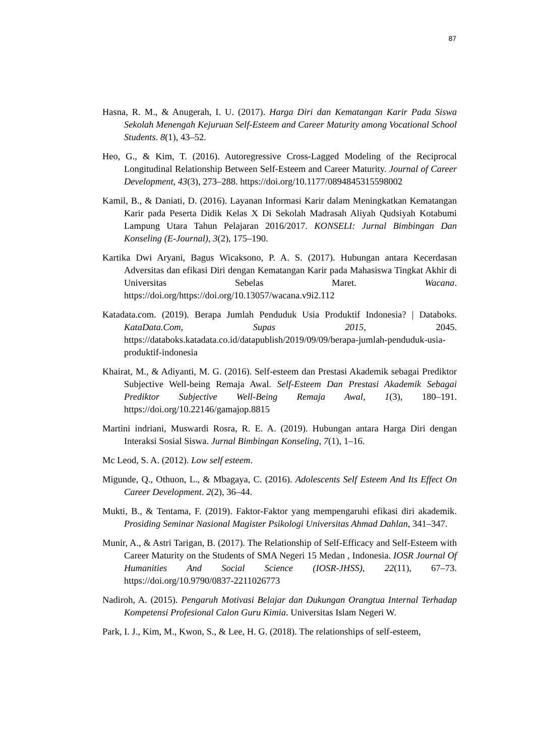87
Hasna, R. M., & Anugerah, I. U. (2017). Harga Diri dan Kematangan Karir Pada Siswa Sekolah Menengah Kejuruan Self-Esteem and Career Maturity among Vocational School Students. 8(1), 43–52.
Heo, G., & Kim, T. (2016). Autoregressive Cross-Lagged Modeling of the Reciprocal Longitudinal Relationship Between Self-Esteem and Career Maturity. Journal of Career Development, 43(3), 273–288. https://doi.org/10.1177/0894845315598002
Kamil, B., & Daniati, D. (2016). Layanan Informasi Karir dalam Meningkatkan Kematangan Karir pada Peserta Didik Kelas X Di Sekolah Madrasah Aliyah Qudsiyah Kotabumi Lampung Utara Tahun Pelajaran 2016/2017. KONSELI: Jurnal Bimbingan Dan Konseling (E-Journal), 3(2), 175–190.
Kartika Dwi Aryani, Bagus Wicaksono, P. A. S. (2017). Hubungan antara Kecerdasan Adversitas dan efikasi Diri dengan Kematangan Karir pada Mahasiswa Tingkat Akhir di Universitas Sebelas Maret. Wacana. https://doi.org/https://doi.org/10.13057/wacana.v9i2.112
Katadata.com. (2019). Berapa Jumlah Penduduk Usia Produktif Indonesia? | Databoks. KataData.Com, Supas 2015, 2045. https://databoks.katadata.co.id/datapublish/2019/09/09/berapa-jumlah-penduduk-usia-produktif-indonesia
Khairat, M., & Adiyanti, M. G. (2016). Self-esteem dan Prestasi Akademik sebagai Prediktor Subjective Well-being Remaja Awal. Self-Esteem Dan Prestasi Akademik Sebagai Prediktor Subjective Well-Being Remaja Awal, 1(3), 180–191. https://doi.org/10.22146/gamajop.8815
Martini indriani, Muswardi Rosra, R. E. A. (2019). Hubungan antara Harga Diri dengan Interaksi Sosial Siswa. Jurnal Bimbingan Konseling, 7(1), 1–16.
Mc Leod, S. A. (2012). Low self esteem.
Migunde, Q., Othuon, L., & Mbagaya, C. (2016). Adolescents Self Esteem And Its Effect On Career Development. 2(2), 36–44.
Mukti, B., & Tentama, F. (2019). Faktor-Faktor yang mempengaruhi efikasi diri akademik. Prosiding Seminar Nasional Magister Psikologi Universitas Ahmad Dahlan, 341–347.
Munir, A., & Astri Tarigan, B. (2017). The Relationship of Self-Efficacy and Self-Esteem with Career Maturity on the Students of SMA Negeri 15 Medan , Indonesia. IOSR Journal Of Humanities And Social Science (IOSR-JHSS), 22(11), 67–73. https://doi.org/10.9790/0837-2211026773
Nadiroh, A. (2015). Pengaruh Motivasi Belajar dan Dukungan Orangtua Internal Terhadap Kompetensi Profesional Calon Guru Kimia. Universitas Islam Negeri W.
Park, I. J., Kim, M., Kwon, S., & Lee, H. G. (2018). The relationships of self-esteem,